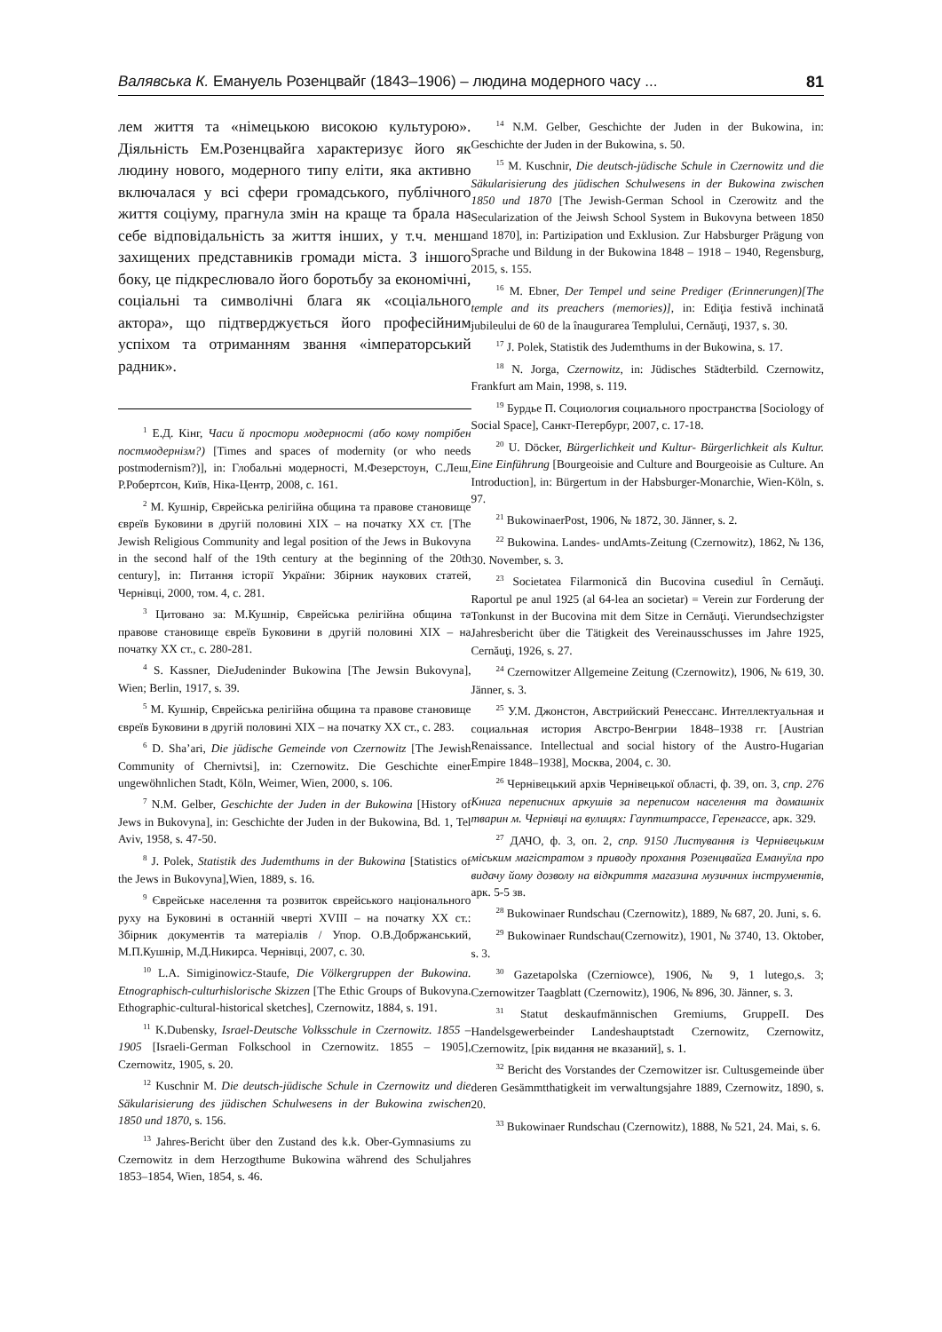Валявська К. Емануель Розенцвайг (1843–1906) – людина модерного часу ... 81
лем життя та «німецькою високою культурою». Діяльність Ем.Розенцвайга характеризує його як людину нового, модерного типу еліти, яка активно включалася у всі сфери громадського, публічного життя соціуму, прагнула змін на краще та брала на себе відповідальність за життя інших, у т.ч. менш захищених представників громади міста. З іншого боку, це підкреслювало його боротьбу за економічні, соціальні та символічні блага як «соціального актора», що підтверджується його професійним успіхом та отриманням звання «імператорський радник».
<sup>1</sup> Е.Д. Кінг, Часи й простори модерності (або кому потрібен постмодернізм?) [Times and spaces of modernity (or who needs postmodernism?)], in: Глобальні модерності, М.Фезерстоун, С.Леш, Р.Робертсон, Київ, Ніка-Центр, 2008, с. 161.
<sup>2</sup> М. Кушнір, Єврейська релігійна община та правове становище євреїв Буковини в другій половині ХІХ – на початку ХХ ст. [The Jewish Religious Community and legal position of the Jews in Bukovyna in the second half of the 19th century at the beginning of the 20th century], in: Питання історії України: Збірник наукових статей, Чернівці, 2000, том. 4, с. 281.
<sup>3</sup> Цитовано за: М.Кушнір, Єврейська релігійна община та правове становище євреїв Буковини в другій половині ХІХ – на початку ХХ ст., с. 280-281.
<sup>4</sup> S. Kassner, DieJudeninder Bukowina [The Jewsin Bukovyna], Wien; Berlin, 1917, s. 39.
<sup>5</sup> М. Кушнір, Єврейська релігійна община та правове становище євреїв Буковини в другій половині ХІХ – на початку ХХ ст., с. 283.
<sup>6</sup> D. Sha’ari, Die jüdische Gemeinde von Czernowitz [The Jewish Community of Chernivtsi], in: Czernowitz. Die Geschichte einer ungewöhnlichen Stadt, Köln, Weimer, Wien, 2000, s. 106.
<sup>7</sup> N.M. Gelber, Geschichte der Juden in der Bukowina [History of Jews in Bukovyna], in: Geschichte der Juden in der Bukowina, Bd. 1, Tel Aviv, 1958, s. 47-50.
<sup>8</sup> J. Polek, Statistik des Judemthums in der Bukowina [Statistics of the Jews in Bukovyna],Wien, 1889, s. 16.
<sup>9</sup> Єврейське населення та розвиток єврейського національного руху на Буковині в останній чверті XVIII – на початку ХХ ст.: Збірник документів та матеріалів / Упор. О.В.Добржанський, М.П.Кушнір, М.Д.Никирса. Чернівці, 2007, с. 30.
<sup>10</sup> L.A. Simiginowicz-Staufe, Die Völkergruppen der Bukowina. Etnographisch-culturhislorische Skizzen [The Ethic Groups of Bukovyna. Ethographic-cultural-historical sketches], Czernowitz, 1884, s. 191.
<sup>11</sup> K.Dubensky, Israel-Deutsche Volksschule in Czernowitz. 1855 – 1905 [Israeli-German Folkschool in Czernowitz. 1855 – 1905], Czernowitz, 1905, s. 20.
<sup>12</sup> Kuschnir M. Die deutsch-jüdische Schule in Czernowitz und die Säkularisierung des jüdischen Schulwesens in der Bukowina zwischen 1850 und 1870, s. 156.
<sup>13</sup> Jahres-Bericht über den Zustand des k.k. Ober-Gymnasiums zu Czernowitz in dem Herzogthume Bukowina während des Schuljahres 1853–1854, Wien, 1854, s. 46.
<sup>14</sup> N.M. Gelber, Geschichte der Juden in der Bukowina, in: Geschichte der Juden in der Bukowina, s. 50.
<sup>15</sup> M. Kuschnir, Die deutsch-jüdische Schule in Czernowitz und die Säkularisierung des jüdischen Schulwesens in der Bukowina zwischen 1850 und 1870 [The Jewish-German School in Czerowitz and the Secularization of the Jeiwsh School System in Bukovyna between 1850 and 1870], in: Partizipation und Exklusion. Zur Habsburger Prägung von Sprache und Bildung in der Bukowina 1848 – 1918 – 1940, Regensburg, 2015, s. 155.
<sup>16</sup> M. Ebner, Der Tempel und seine Prediger (Erinnerungen)[The temple and its preachers (memories)], in: Ediţia festivă inchinată jubileului de 60 de la înaugurarea Templului, Cernăuţi, 1937, s. 30.
<sup>17</sup> J. Polek, Statistik des Judemthums in der Bukowina, s. 17.
<sup>18</sup> N. Jorga, Czernowitz, in: Jüdisches Städterbild. Czernowitz, Frankfurt am Main, 1998, s. 119.
<sup>19</sup> Бурдье П. Социология социального пространства [Sociology of Social Space], Санкт-Петербург, 2007, с. 17-18.
<sup>20</sup> U. Döcker, Bürgerlichkeit und Kultur- Bürgerlichkeit als Kultur. Eine Einführung [Bourgeoisie and Culture and Bourgeoisie as Culture. An Introduction], in: Bürgertum in der Habsburger-Monarchie, Wien-Köln, s. 97.
<sup>21</sup> BukowinaerPost, 1906, № 1872, 30. Jänner, s. 2.
<sup>22</sup> Bukowina. Landes- undAmts-Zeitung (Czernowitz), 1862, № 136, 30. November, s. 3.
<sup>23</sup> Societatea Filarmonică din Bucovina cusediul în Cernăuţi. Raportul pe anul 1925 (al 64-lea an societar) = Verein zur Forderung der Tonkunst in der Bucovina mit dem Sitze in Cernăuţi. Vierundsechzigster Jahresbericht über die Tätigkeit des Vereinausschusses im Jahre 1925, Cernăuţi, 1926, s. 27.
<sup>24</sup> Czernowitzer Allgemeine Zeitung (Czernowitz), 1906, № 619, 30. Jänner, s. 3.
<sup>25</sup> У.М. Джонстон, Австрийский Ренессанс. Интеллектуальная и социальная история Австро-Венгрии 1848–1938 гг. [Austrian Renaissance. Intellectual and social history of the Austro-Hugarian Empire 1848–1938], Москва, 2004, с. 30.
<sup>26</sup> Чернівецький архів Чернівецької області, ф. 39, оп. 3, спр. 276 Книга переписних аркушів за переписом населення та домашніх тварин м. Чернівці на вулицях: Гауптштрассе, Геренгассе, арк. 329.
<sup>27</sup> ДАЧО, ф. 3, оп. 2, спр. 9150 Листування із Чернівецьким міським магістратом з приводу прохання Розенцвайга Емануїла про видачу йому дозволу на відкриття магазина музичних інструментів, арк. 5-5 зв.
<sup>28</sup> Bukowinaer Rundschau (Czernowitz), 1889, № 687, 20. Juni, s. 6.
<sup>29</sup> Bukowinaer Rundschau(Czernowitz), 1901, № 3740, 13. Oktober, s. 3.
<sup>30</sup> Gazetapolska (Czerniowce), 1906, № 9, 1 lutego,s. 3; Czernowitzer Taagblatt (Czernowitz), 1906, № 896, 30. Jänner, s. 3.
<sup>31</sup> Statut deskaufmännischen Gremiums, GruppeII. Des Handelsgewerbeinder Landeshauptstadt Czernowitz, Czernowitz, Czernowitz, [рік видання не вказаний], s. 1.
<sup>32</sup> Bericht des Vorstandes der Czernowitzer isr. Cultusgemeinde über deren Gesämmtthatigkeit im verwaltungsjahre 1889, Czernowitz, 1890, s. 20.
<sup>33</sup> Bukowinaer Rundschau (Czernowitz), 1888, № 521, 24. Mai, s. 6.